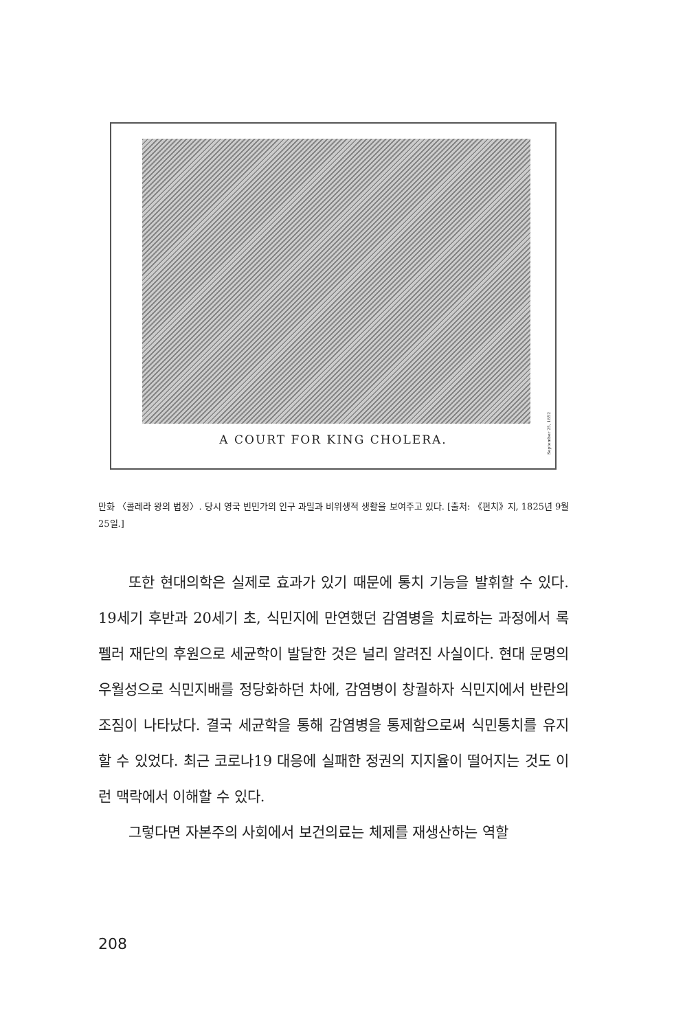A COURT FOR KING CHOLERA.
September 25, 1852
만화 〈콜레라 왕의 법정〉. 당시 영국 빈민가의 인구 과밀과 비위생적 생활을 보여주고 있다. [출처: 《펀치》지, 1825년 9월 25일.]
또한 현대의학은 실제로 효과가 있기 때문에 통치 기능을 발휘할 수 있다. 19세기 후반과 20세기 초, 식민지에 만연했던 감염병을 치료하는 과정에서 록펠러 재단의 후원으로 세균학이 발달한 것은 널리 알려진 사실이다. 현대 문명의 우월성으로 식민지배를 정당화하던 차에, 감염병이 창궐하자 식민지에서 반란의 조짐이 나타났다. 결국 세균학을 통해 감염병을 통제함으로써 식민통치를 유지할 수 있었다. 최근 코로나19 대응에 실패한 정권의 지지율이 떨어지는 것도 이런 맥락에서 이해할 수 있다.
그렇다면 자본주의 사회에서 보건의료는 체제를 재생산하는 역할
208